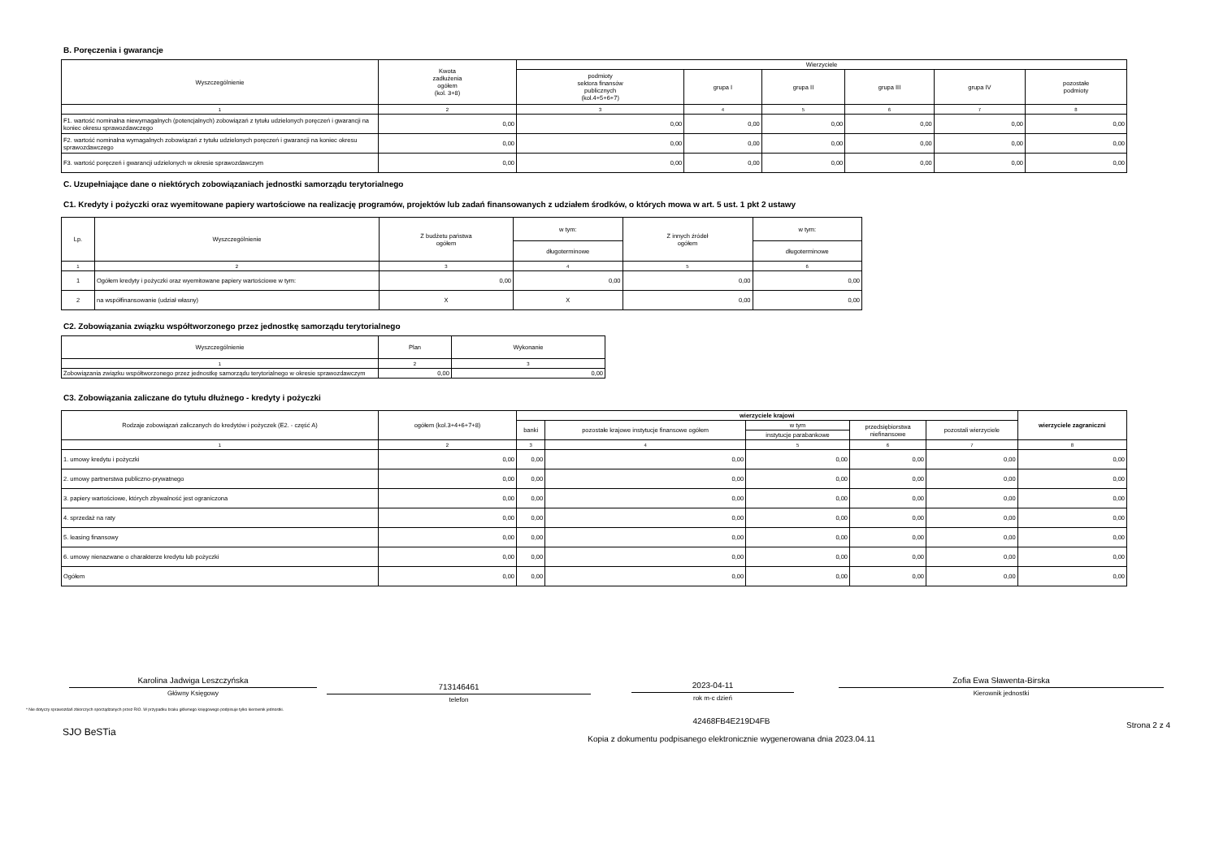B. Poręczenia i gwarancje
| Wyszczególnienie | Kwota zadłużenia ogółem (kol. 3+8) | Wierzyciele | | | | | |
| --- | --- | --- | --- | --- | --- | --- | --- |
| | | podmioty sektora finansów publicznych (kol.4+5+6+7) | grupa I | grupa II | grupa III | grupa IV | pozostałe podmioty |
| 1 | 2 | 3 | 4 | 5 | 6 | 7 | 8 |
| F1. wartość nominalna niewymagalnych (potencjalnych) zobowiązań z tytułu udzielonych poręczeń i gwarancji na koniec okresu sprawozdawczego | 0,00 | 0,00 | 0,00 | 0,00 | 0,00 | 0,00 | 0,00 |
| F2. wartość nominalna wymagalnych zobowiązań z tytułu udzielonych poręczeń i gwarancji na koniec okresu sprawozdawczego | 0,00 | 0,00 | 0,00 | 0,00 | 0,00 | 0,00 | 0,00 |
| F3. wartość poręczeń i gwarancji udzielonych w okresie sprawozdawczym | 0,00 | 0,00 | 0,00 | 0,00 | 0,00 | 0,00 | 0,00 |
C. Uzupełniające dane o niektórych zobowiązaniach jednostki samorządu terytorialnego
C1. Kredyty i pożyczki oraz wyemitowane papiery wartościowe na realizację programów, projektów lub zadań finansowanych z udziałem środków, o których mowa w art. 5 ust. 1 pkt 2 ustawy
| Lp. | Wyszczególnienie | Z budżetu państwa ogółem | w tym: | Z innych źródeł ogółem | w tym: |
| --- | --- | --- | --- | --- | --- |
| | | | długoterminowe | | długoterminowe |
| 1 | 2 | 3 | 4 | 5 | 6 |
| 1 | Ogółem kredyty i pożyczki oraz wyemitowane papiery wartościowe w tym: | 0,00 | 0,00 | 0,00 | 0,00 |
| 2 | na współfinansowanie (udział własny) | X | X | 0,00 | 0,00 |
C2. Zobowiązania związku współtworzonego przez jednostkę samorządu terytorialnego
| Wyszczególnienie | Plan | Wykonanie |
| --- | --- | --- |
| 1 | 2 | 3 |
| Zobowiązania związku współtworzonego przez jednostkę samorządu terytorialnego w okresie sprawozdawczym | 0,00 | 0,00 |
C3. Zobowiązania zaliczane do tytułu dłużnego - kredyty i pożyczki
| Rodzaje zobowiązań zaliczanych do kredytów i pożyczek (E2. - część A) | ogółem (kol.3+4+6+7+8) | wierzyciele krajowi | | | | | wierzyciele zagraniczni |
| --- | --- | --- | --- | --- | --- | --- | --- |
| | | banki | pozostałe krajowe instytucje finansowe ogółem | w tym | przedsiębiorstwa niefinansowe | pozostali wierzyciele | |
| | | | | instytucje parabankowe | | | |
| 1 | 2 | 3 | 4 | 5 | 6 | 7 | 8 |
| 1. umowy kredytu i pożyczki | 0,00 | 0,00 | 0,00 | 0,00 | 0,00 | 0,00 | 0,00 |
| 2. umowy partnerstwa publiczno-prywatnego | 0,00 | 0,00 | 0,00 | 0,00 | 0,00 | 0,00 | 0,00 |
| 3. papiery wartościowe, których zbywalność jest ograniczona | 0,00 | 0,00 | 0,00 | 0,00 | 0,00 | 0,00 | 0,00 |
| 4. sprzedaż na raty | 0,00 | 0,00 | 0,00 | 0,00 | 0,00 | 0,00 | 0,00 |
| 5. leasing finansowy | 0,00 | 0,00 | 0,00 | 0,00 | 0,00 | 0,00 | 0,00 |
| 6. umowy nienazwane o charakterze kredytu lub pożyczki | 0,00 | 0,00 | 0,00 | 0,00 | 0,00 | 0,00 | 0,00 |
| Ogółem | 0,00 | 0,00 | 0,00 | 0,00 | 0,00 | 0,00 | 0,00 |
Karolina Jadwiga Leszczyńska
Główny Księgowy
713146461
telefon
2023-04-11
rok m-c dzień
Zofia Ewa Sławenta-Birska
Kierownik jednostki
* Nie dotyczy sprawozdań zbiorczych sporządzanych przez RIO. W przypadku braku głównego księgowego podpisuje tylko kierownik jednostki.
SJO BeSTia
42468FB4E219D4FB
Kopia z dokumentu podpisanego elektronicznie wygenerowana dnia 2023.04.11
Strona 2 z 4